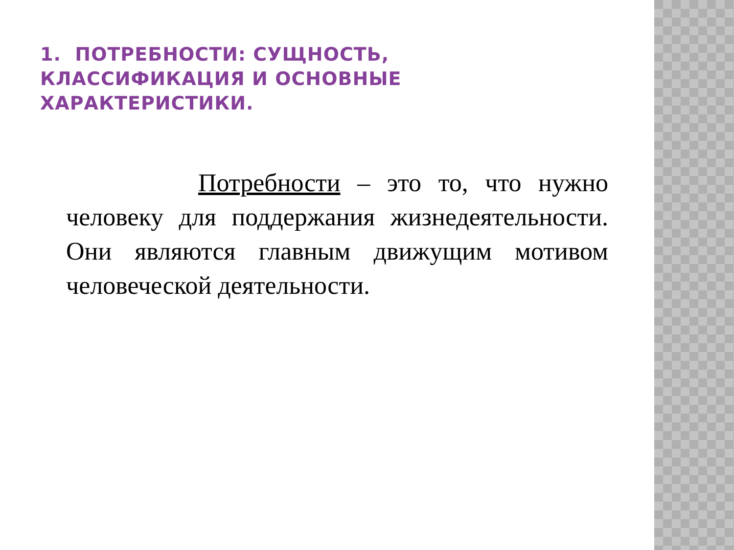1. ПОТРЕБНОСТИ: СУЩНОСТЬ, КЛАССИФИКАЦИЯ И ОСНОВНЫЕ ХАРАКТЕРИСТИКИ.
Потребности – это то, что нужно человеку для поддержания жизнедеятельности. Они являются главным движущим мотивом человеческой деятельности.